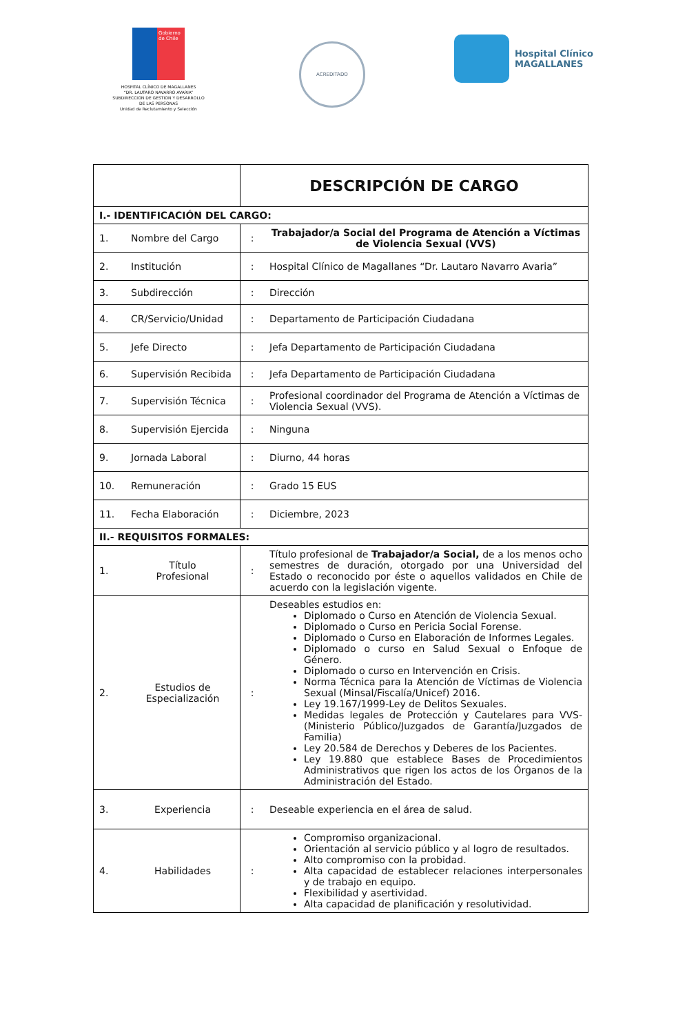Gobierno de Chile
HOSPITAL CLÍNICO DE MAGALLANES
“DR. LAUTARO NAVARRO AVARIA”
SUBDIRECCION DE GESTION Y DESARROLLO
DE LAS PERSONAS
Unidad de Reclutamiento y Selección
ACREDITADO
Hospital Clínico
MAGALLANES
| | | DESCRIPCIÓN DE CARGO | |
| I.- IDENTIFICACIÓN DEL CARGO: | | | |
| 1. | Nombre del Cargo | : | Trabajador/a Social del Programa de Atención a Víctimas de Violencia Sexual (VVS) |
| 2. | Institución | : | Hospital Clínico de Magallanes “Dr. Lautaro Navarro Avaria” |
| 3. | Subdirección | : | Dirección |
| 4. | CR/Servicio/Unidad | : | Departamento de Participación Ciudadana |
| 5. | Jefe Directo | : | Jefa Departamento de Participación Ciudadana |
| 6. | Supervisión Recibida | : | Jefa Departamento de Participación Ciudadana |
| 7. | Supervisión Técnica | : | Profesional coordinador del Programa de Atención a Víctimas de Violencia Sexual (VVS). |
| 8. | Supervisión Ejercida | : | Ninguna |
| 9. | Jornada Laboral | : | Diurno, 44 horas |
| 10. | Remuneración | : | Grado 15 EUS |
| 11. | Fecha Elaboración | : | Diciembre, 2023 |
| II.- REQUISITOS FORMALES: | | | |
| 1. | Título Profesional | : | Título profesional de Trabajador/a Social, de a los menos ocho semestres de duración, otorgado por una Universidad del Estado o reconocido por éste o aquellos validados en Chile de acuerdo con la legislación vigente. |
| 2. | Estudios de Especialización | : | Deseables estudios en: Diplomado o Curso en Atención de Violencia Sexual. Diplomado o Curso en Pericia Social Forense. Diplomado o Curso en Elaboración de Informes Legales. Diplomado o curso en Salud Sexual o Enfoque de Género. Diplomado o curso en Intervención en Crisis. Norma Técnica para la Atención de Víctimas de Violencia Sexual (Minsal/Fiscalía/Unicef) 2016. Ley 19.167/1999-Ley de Delitos Sexuales. Medidas legales de Protección y Cautelares para VVS- (Ministerio Público/Juzgados de Garantía/Juzgados de Familia) Ley 20.584 de Derechos y Deberes de los Pacientes. Ley 19.880 que establece Bases de Procedimientos Administrativos que rigen los actos de los Órganos de la Administración del Estado. |
| 3. | Experiencia | : | Deseable experiencia en el área de salud. |
| 4. | Habilidades | : | Compromiso organizacional. Orientación al servicio público y al logro de resultados. Alto compromiso con la probidad. Alta capacidad de establecer relaciones interpersonales y de trabajo en equipo. Flexibilidad y asertividad. Alta capacidad de planificación y resolutividad. |